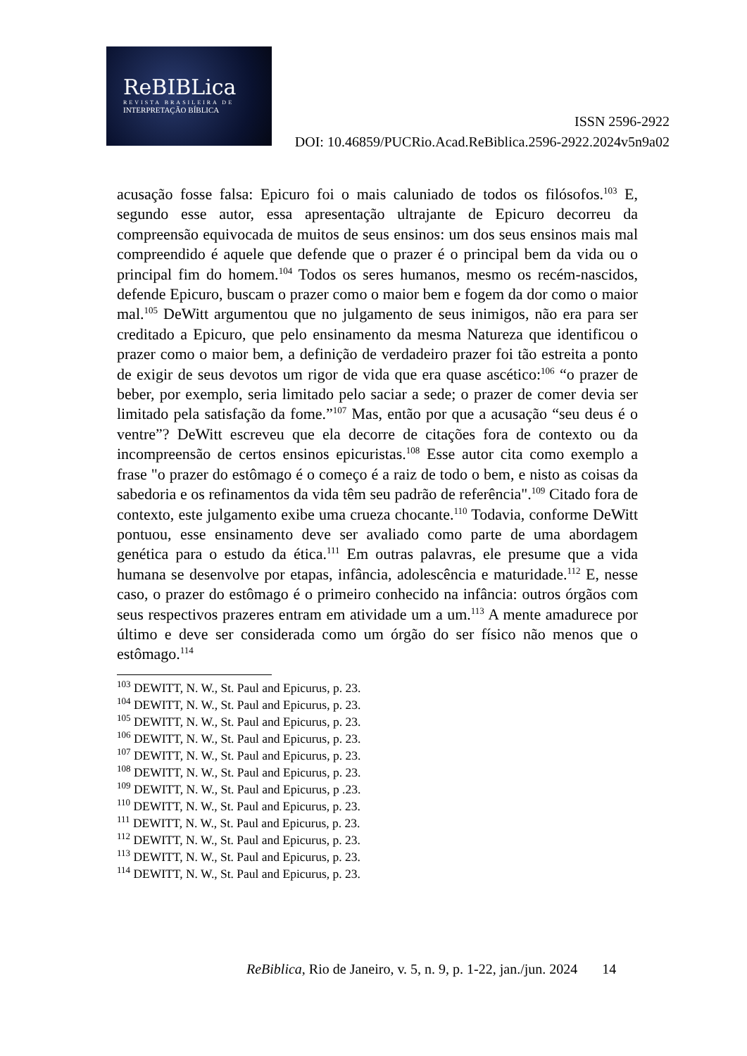ReBIBLica
REVISTA BRASILEIRA DE
INTERPRETAÇÃO BÍBLICA
ISSN 2596-2922
DOI: 10.46859/PUCRio.Acad.ReBiblica.2596-2922.2024v5n9a02
acusação fosse falsa: Epicuro foi o mais caluniado de todos os filósofos.<sup>103</sup> E, segundo esse autor, essa apresentação ultrajante de Epicuro decorreu da compreensão equivocada de muitos de seus ensinos: um dos seus ensinos mais mal compreendido é aquele que defende que o prazer é o principal bem da vida ou o principal fim do homem.<sup>104</sup> Todos os seres humanos, mesmo os recém-nascidos, defende Epicuro, buscam o prazer como o maior bem e fogem da dor como o maior mal.<sup>105</sup> DeWitt argumentou que no julgamento de seus inimigos, não era para ser creditado a Epicuro, que pelo ensinamento da mesma Natureza que identificou o prazer como o maior bem, a definição de verdadeiro prazer foi tão estreita a ponto de exigir de seus devotos um rigor de vida que era quase ascético:<sup>106</sup> “o prazer de beber, por exemplo, seria limitado pelo saciar a sede; o prazer de comer devia ser limitado pela satisfação da fome.”<sup>107</sup> Mas, então por que a acusação “seu deus é o ventre”? DeWitt escreveu que ela decorre de citações fora de contexto ou da incompreensão de certos ensinos epicuristas.<sup>108</sup> Esse autor cita como exemplo a frase "o prazer do estômago é o começo é a raiz de todo o bem, e nisto as coisas da sabedoria e os refinamentos da vida têm seu padrão de referência".<sup>109</sup> Citado fora de contexto, este julgamento exibe uma crueza chocante.<sup>110</sup> Todavia, conforme DeWitt pontuou, esse ensinamento deve ser avaliado como parte de uma abordagem genética para o estudo da ética.<sup>111</sup> Em outras palavras, ele presume que a vida humana se desenvolve por etapas, infância, adolescência e maturidade.<sup>112</sup> E, nesse caso, o prazer do estômago é o primeiro conhecido na infância: outros órgãos com seus respectivos prazeres entram em atividade um a um.<sup>113</sup> A mente amadurece por último e deve ser considerada como um órgão do ser físico não menos que o estômago.<sup>114</sup>
<sup>103</sup> DEWITT, N. W., St. Paul and Epicurus, p. 23.
<sup>104</sup> DEWITT, N. W., St. Paul and Epicurus, p. 23.
<sup>105</sup> DEWITT, N. W., St. Paul and Epicurus, p. 23.
<sup>106</sup> DEWITT, N. W., St. Paul and Epicurus, p. 23.
<sup>107</sup> DEWITT, N. W., St. Paul and Epicurus, p. 23.
<sup>108</sup> DEWITT, N. W., St. Paul and Epicurus, p. 23.
<sup>109</sup> DEWITT, N. W., St. Paul and Epicurus, p .23.
<sup>110</sup> DEWITT, N. W., St. Paul and Epicurus, p. 23.
<sup>111</sup> DEWITT, N. W., St. Paul and Epicurus, p. 23.
<sup>112</sup> DEWITT, N. W., St. Paul and Epicurus, p. 23.
<sup>113</sup> DEWITT, N. W., St. Paul and Epicurus, p. 23.
<sup>114</sup> DEWITT, N. W., St. Paul and Epicurus, p. 23.
ReBiblica, Rio de Janeiro, v. 5, n. 9, p. 1-22, jan./jun. 2024 14